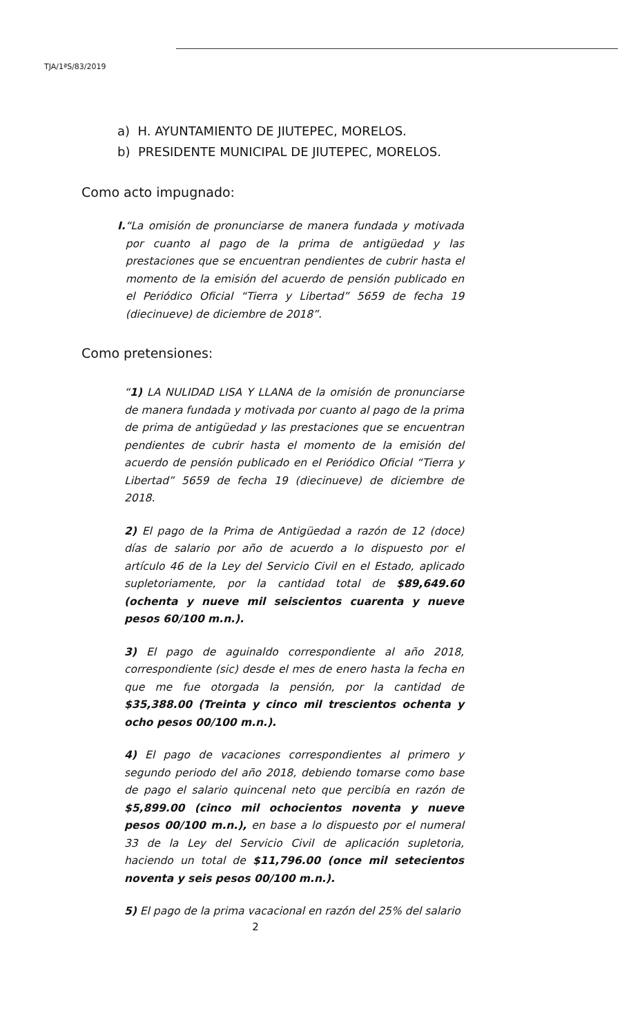TJA/1ªS/83/2019
a) H. AYUNTAMIENTO DE JIUTEPEC, MORELOS.
b) PRESIDENTE MUNICIPAL DE JIUTEPEC, MORELOS.
Como acto impugnado:
I. “La omisión de pronunciarse de manera fundada y motivada por cuanto al pago de la prima de antigüedad y las prestaciones que se encuentran pendientes de cubrir hasta el momento de la emisión del acuerdo de pensión publicado en el Periódico Oficial “Tierra y Libertad” 5659 de fecha 19 (diecinueve) de diciembre de 2018”.
Como pretensiones:
“1) LA NULIDAD LISA Y LLANA de la omisión de pronunciarse de manera fundada y motivada por cuanto al pago de la prima de prima de antigüedad y las prestaciones que se encuentran pendientes de cubrir hasta el momento de la emisión del acuerdo de pensión publicado en el Periódico Oficial “Tierra y Libertad” 5659 de fecha 19 (diecinueve) de diciembre de 2018.
2) El pago de la Prima de Antigüedad a razón de 12 (doce) días de salario por año de acuerdo a lo dispuesto por el artículo 46 de la Ley del Servicio Civil en el Estado, aplicado supletoriamente, por la cantidad total de $89,649.60 (ochenta y nueve mil seiscientos cuarenta y nueve pesos 60/100 m.n.).
3) El pago de aguinaldo correspondiente al año 2018, correspondiente (sic) desde el mes de enero hasta la fecha en que me fue otorgada la pensión, por la cantidad de $35,388.00 (Treinta y cinco mil trescientos ochenta y ocho pesos 00/100 m.n.).
4) El pago de vacaciones correspondientes al primero y segundo periodo del año 2018, debiendo tomarse como base de pago el salario quincenal neto que percibía en razón de $5,899.00 (cinco mil ochocientos noventa y nueve pesos 00/100 m.n.), en base a lo dispuesto por el numeral 33 de la Ley del Servicio Civil de aplicación supletoria, haciendo un total de $11,796.00 (once mil setecientos noventa y seis pesos 00/100 m.n.).
5) El pago de la prima vacacional en razón del 25% del salario
2